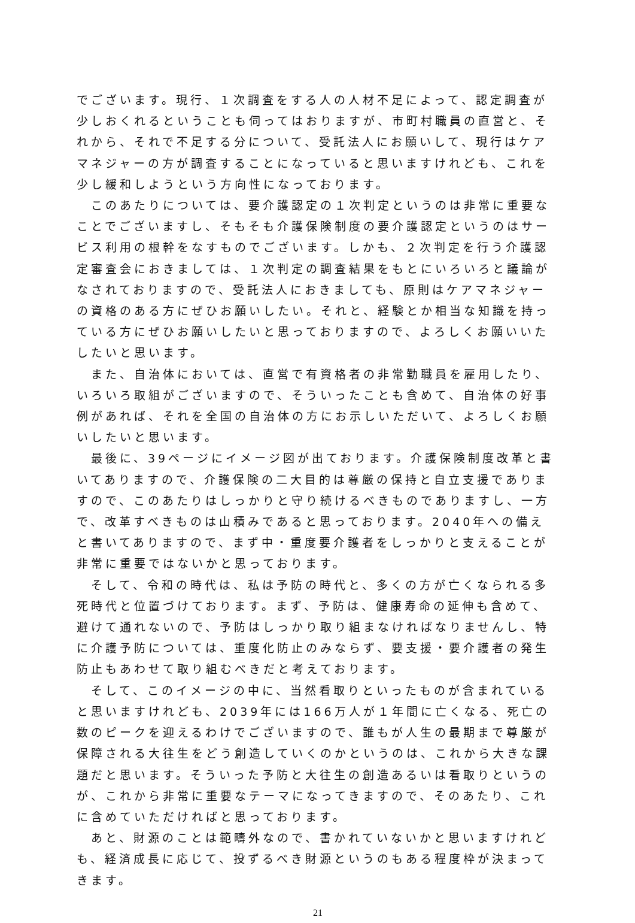でございます。現行、１次調査をする人の人材不足によって、認定調査が少しおくれるということも伺ってはおりますが、市町村職員の直営と、それから、それで不足する分について、受託法人にお願いして、現行はケアマネジャーの方が調査することになっていると思いますけれども、これを少し緩和しようという方向性になっております。
このあたりについては、要介護認定の１次判定というのは非常に重要なことでございますし、そもそも介護保険制度の要介護認定というのはサービス利用の根幹をなすものでございます。しかも、２次判定を行う介護認定審査会におきましては、１次判定の調査結果をもとにいろいろと議論がなされておりますので、受託法人におきましても、原則はケアマネジャーの資格のある方にぜひお願いしたい。それと、経験とか相当な知識を持っている方にぜひお願いしたいと思っておりますので、よろしくお願いいたしたいと思います。
また、自治体においては、直営で有資格者の非常勤職員を雇用したり、いろいろ取組がございますので、そういったことも含めて、自治体の好事例があれば、それを全国の自治体の方にお示しいただいて、よろしくお願いしたいと思います。
最後に、39ページにイメージ図が出ております。介護保険制度改革と書いてありますので、介護保険の二大目的は尊厳の保持と自立支援でありますので、このあたりはしっかりと守り続けるべきものでありますし、一方で、改革すべきものは山積みであると思っております。2040年への備えと書いてありますので、まず中・重度要介護者をしっかりと支えることが非常に重要ではないかと思っております。
そして、令和の時代は、私は予防の時代と、多くの方が亡くなられる多死時代と位置づけております。まず、予防は、健康寿命の延伸も含めて、避けて通れないので、予防はしっかり取り組まなければなりませんし、特に介護予防については、重度化防止のみならず、要支援・要介護者の発生防止もあわせて取り組むべきだと考えております。
そして、このイメージの中に、当然看取りといったものが含まれていると思いますけれども、2039年には166万人が１年間に亡くなる、死亡の数のピークを迎えるわけでございますので、誰もが人生の最期まで尊厳が保障される大往生をどう創造していくのかというのは、これから大きな課題だと思います。そういった予防と大往生の創造あるいは看取りというのが、これから非常に重要なテーマになってきますので、そのあたり、これに含めていただければと思っております。
あと、財源のことは範疇外なので、書かれていないかと思いますけれども、経済成長に応じて、投ずるべき財源というのもある程度枠が決まってきます。
21